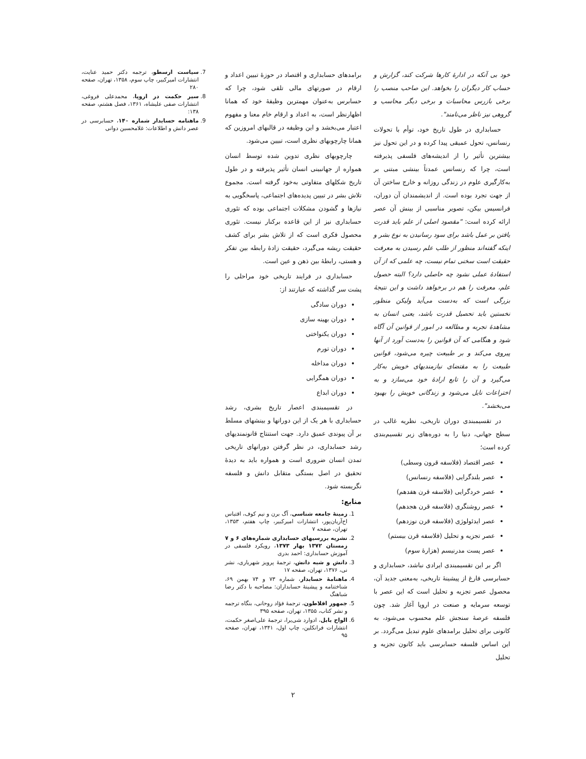خود بی آنکه در ادارهٔ کارها شرکت کند، گزارش و حساب کار دیگران را بخواهد. این صاحب منصب را برخی بازرس محاسبات و برخی دیگر محاسب و گروهی نیز ناظر می‌نامند".
حسابداری در طول تاریخ خود، توأم با تحولات رنسانس، تحول عمیقی پیدا کرده و در این تحول نیز بیشترین تأثیر را از اندیشه‌های فلسفی پذیرفته است، چرا که رنسانس عمدتاً بینشی مبتنی بر به‌کارگیری علوم در زندگی روزانه و خارج ساختن آن از جهت تجرد بوده است. از اندیشمندان آن دوران، فرانسیس بیکن، تصویر مناسبی از بینش آن عصر ارائه کرده است: "مقصود اصلی از علم باید قدرت یافتن بر عمل باشد برای سود رسانیدن به نوع بشر و اینکه گفته‌اند منظور از طلب علم رسیدن به معرفت حقیقت است سخنی تمام نیست، چه علمی که از آن استفادهٔ عملی نشود چه حاصلی دارد؟ البته حصول علم، معرفت را هم در برخواهد داشت و این نتیجهٔ بزرگی است که به‌دست می‌آید ولیکن منظور نخستین باید تحصیل قدرت باشد، یعنی انسان به مشاهدهٔ تجربه و مطالعه در امور از قوانین آن آگاه شود و هنگامی که آن قوانین را به‌دست آورد از آنها پیروی می‌کند و بر طبیعت چیره می‌شود، قوانین طبیعت را به مقتضای نیازمندیهای خویش به‌کار می‌گیرد و آن را تابع ارادهٔ خود می‌سازد و به اختراعات نایل می‌شود و زندگانی خویش را بهبود می‌بخشد".
در تقسیمبندی دوران تاریخی، نظریه غالب در سطح جهانی، دنیا را به دوره‌های زیر تقسیم‌بندی کرده است؛
عصر اقتصاد (فلاسفه قرون وسطی)
عصر بلندگرایی (فلاسفه رنسانس)
عصر خردگرایی (فلاسفه قرن هفدهم)
عصر روشنگری (فلاسفه قرن هجدهم)
عصر ایدئولوژی (فلاسفه قرن نوزدهم)
عصر تجزیه و تحلیل (فلاسفه قرن بیستم)
عصر پست مدرنیسم (هزارهٔ سوم)
اگر بر این تقسیمبندی ایرادی نباشد، حسابداری و حسابرسی فارغ از پیشینهٔ تاریخی، به‌معنی جدید آن، محصول عصر تجزیه و تحلیل است که این عصر با توسعه سرمایه و صنعت در اروپا آغاز شد. چون فلسفه عرصهٔ سنجش علم محسوب می‌شود، به کانونی برای تحلیل برامدهای علوم تبدیل می‌گردد. بر این اساس فلسفه حسابرسی باید کانون تجزیه و تحلیل
برامدهای حسابداری و اقتصاد در حوزهٔ تبیین اعداد و ارقام در صورتهای مالی تلقی شود، چرا که حسابرس به‌عنوان مهمترین وظیفهٔ خود که همانا اظهارنظر است، به اعداد و ارقام خام معنا و مفهوم اعتبار می‌بخشد و این وظیفه در قالبهای امروزین که همانا چارچوبهای نظری است، تبیین می‌شود.
چارچوبهای نظری تدوین شده توسط انسان همواره از جهانبینی انسان تأثیر پذیرفته و در طول تاریخ شکلهای متفاوتی به‌خود گرفته است. مجموع تلاش بشر در تبیین پدیده‌های اجتماعی، پاسخگویی به نیازها و گشودن مشکلات اجتماعی بوده که تئوری حسابداری نیز از این قاعده برکنار نیست. تئوری محصول فکری است که از تلاش بشر برای کشف حقیقت ریشه می‌گیرد، حقیقت زادهٔ رابطه بین تفکر و هستی، رابطهٔ بین ذهن و عین است.
حسابداری در فرایند تاریخی خود مراحلی را پشت سر گذاشته که عبارتند از:
دوران سادگی
دوران بهینه سازی
دوران یکنواختی
دوران تورم
دوران مداخله
دوران همگرایی
دوران ابداع
در تقسیمبندی اعصار تاریخ بشری، رشد حسابداری با هر یک از این دورانها و بینشهای مسلط بر آن پیوندی عمیق دارد. جهت استنتاج قانونمندیهای رشد حسابداری، در نظر گرفتن دورانهای تاریخی تمدن انسان ضروری است و همواره باید به دیدهٔ تحقیق در اصل بستگی متقابل دانش و فلسفه نگریسته شود.
منابع:
1. زمینهٔ جامعه شناسی، آگ برن و نیم کوف، اقتباس اح‌آریان‌پور، انتشارات امیرکبیر، چاپ هفتم، ۱۳۵۳، تهران، صفحه ۷
2. نشریه بررسیهای حسابداری شماره‌های ۶ و ۷ زمستان ۱۳۷۲ بهار ۱۳۷۳، رویکرد فلسفی در آموزش حسابداری: احمد بدری
3. دانش و شبه دانش، ترجمهٔ پرویز شهریاری، نشر نی، ۱۳۷۶، تهران، صفحه ۱۷
4. ماهنامهٔ حسابدار، شماره ۷۳ و ۷۴ بهمن ۶۹، شناختنامه و پیشینهٔ حسابداران: مصاحبه با دکتر رضا شباهنگ
5. جمهور افلاطون، ترجمهٔ فؤاد روحانی، بنگاه ترجمه و نشر کتاب، ۱۳۵۵، تهران، صفحه ۳۹۵
6. الواح بابل، ادوارد شی‌یرا، ترجمهٔ علی‌اصغر حکمت، انتشارات فرانکلین، چاپ اول، ۱۳۴۱، تهران، صفحه ۹۵
7. سیاست ارسطو، ترجمه دکتر حمید عنایت، انتشارات امیرکبیر، چاپ سوم، ۱۳۵۸، تهران، صفحه ۲۸۰
8. سیر حکمت در اروپا، محمدعلی فروغی، انتشارات صفی علیشاه، ۱۳۶۱، فصل هشتم، صفحه ۱۳۸:
9. ماهنامه حسابدار شماره ۱۴۰، حسابرسی در عصر دانش و اطلاعات: غلامحسین دوانی
۲